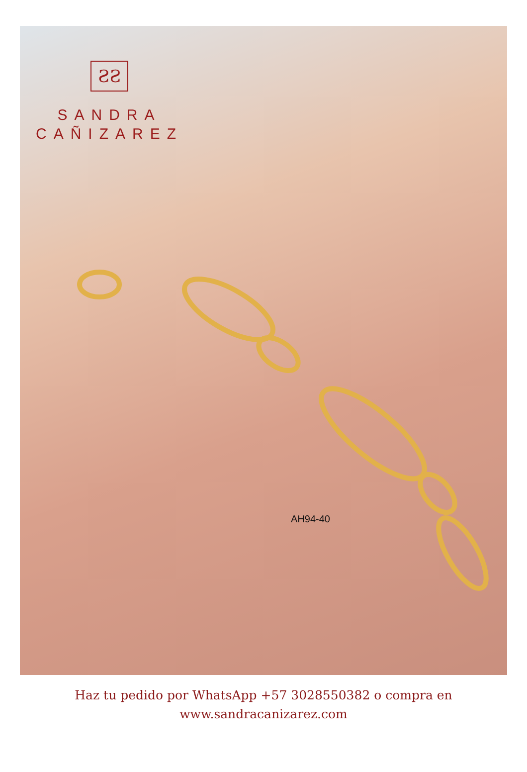ƧƧ
SANDRA
CAÑIZAREZ
AH94-40
Haz tu pedido por WhatsApp +57 3028550382 o compra en
www.sandracanizarez.com